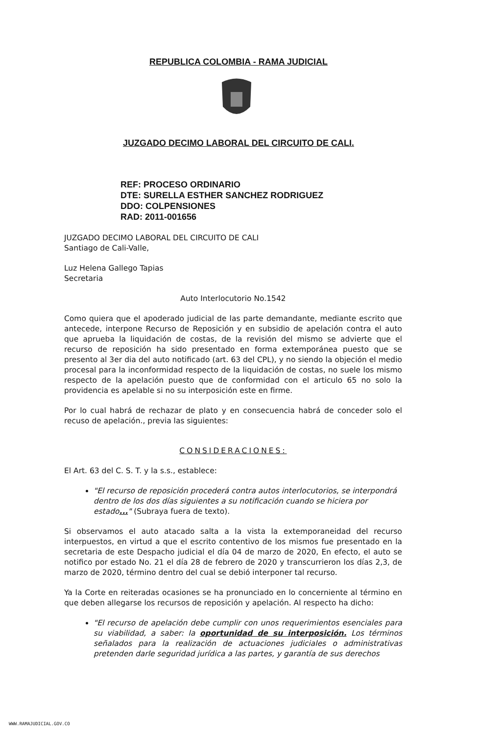REPUBLICA COLOMBIA - RAMA JUDICIAL
JUZGADO DECIMO LABORAL DEL CIRCUITO DE CALI.
REF: PROCESO ORDINARIO
DTE: SURELLA ESTHER SANCHEZ RODRIGUEZ
DDO: COLPENSIONES
RAD: 2011-001656
JUZGADO DECIMO LABORAL DEL CIRCUITO DE CALI
Santiago de Cali-Valle,
Luz Helena Gallego Tapias
Secretaria
Auto Interlocutorio No.1542
Como quiera que el apoderado judicial de las parte demandante, mediante escrito que antecede, interpone Recurso de Reposición y en subsidio de apelación contra el auto que aprueba la liquidación de costas, de la revisión del mismo se advierte que el recurso de reposición ha sido presentado en forma extemporánea puesto que se presento al 3er dia del auto notificado (art. 63 del CPL), y no siendo la objeción el medio procesal para la inconformidad respecto de la liquidación de costas, no suele los mismo respecto de la apelación puesto que de conformidad con el articulo 65 no solo la providencia es apelable si no su interposición este en firme.
Por lo cual habrá de rechazar de plato y en consecuencia habrá de conceder solo el recuso de apelación., previa las siguientes:
CONSIDERACIONES:
El Art. 63 del C. S. T. y la s.s., establece:
"El recurso de reposición procederá contra autos interlocutorios, se interpondrá dentro de los dos días siguientes a su notificación cuando se hiciera por estado..." (Subraya fuera de texto).
Si observamos el auto atacado salta a la vista la extemporaneidad del recurso interpuestos, en virtud a que el escrito contentivo de los mismos fue presentado en la secretaria de este Despacho judicial el día 04 de marzo de 2020, En efecto, el auto se notifico por estado No. 21 el día 28 de febrero de 2020 y transcurrieron los días 2,3, de marzo de 2020, término dentro del cual se debió interponer tal recurso.
Ya la Corte en reiteradas ocasiones se ha pronunciado en lo concerniente al término en que deben allegarse los recursos de reposición y apelación. Al respecto ha dicho:
"El recurso de apelación debe cumplir con unos requerimientos esenciales para su viabilidad, a saber: la oportunidad de su interposición. Los términos señalados para la realización de actuaciones judiciales o administrativas pretenden darle seguridad jurídica a las partes, y garantía de sus derechos
WWW.RAMAJUDICIAL.GOV.CO